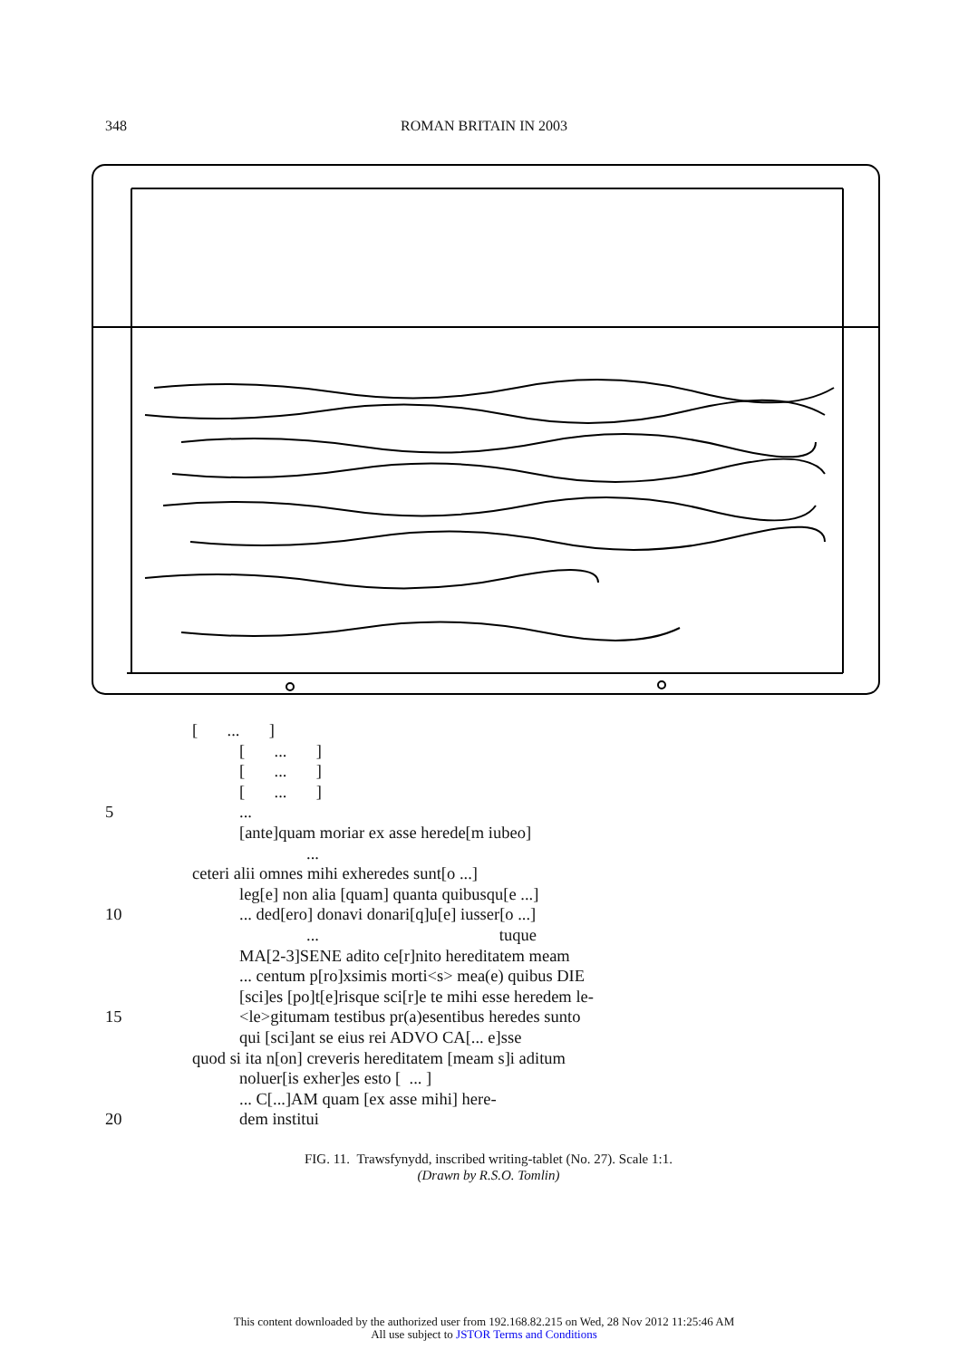348 ROMAN BRITAIN IN 2003
[ ... ]
[ ... ]
[ ... ]
[ ... ]
5...
[ante]quam moriar ex asse herede[m iubeo]
...
ceteri alii omnes mihi exheredes sunt[o ...]
leg[e] non alia [quam] quanta quibusqu[e ...]
10... ded[ero] donavi donari[q]u[e] iusser[o ...]
... tuque
MA[2-3]SENE adito ce[r]nito hereditatem meam
... centum p[ro]xsimis morti<s> mea(e) quibus DIE
[sci]es [po]t[e]risque sci[r]e te mihi esse heredem le-
15 <le>gitumam testibus pr(a)esentibus heredes sunto
qui [sci]ant se eius rei ADVO CA[... e]sse
quod si ita n[on] creveris hereditatem [meam s]i aditum
noluer[is exher]es esto [ ... ]
... C[...]AM quam [ex asse mihi] here-
20 dem institui
FIG. 11. Trawsfynydd, inscribed writing-tablet (No. 27). Scale 1:1.
(Drawn by R.S.O. Tomlin)
This content downloaded by the authorized user from 192.168.82.215 on Wed, 28 Nov 2012 11:25:46 AM
All use subject to JSTOR Terms and Conditions